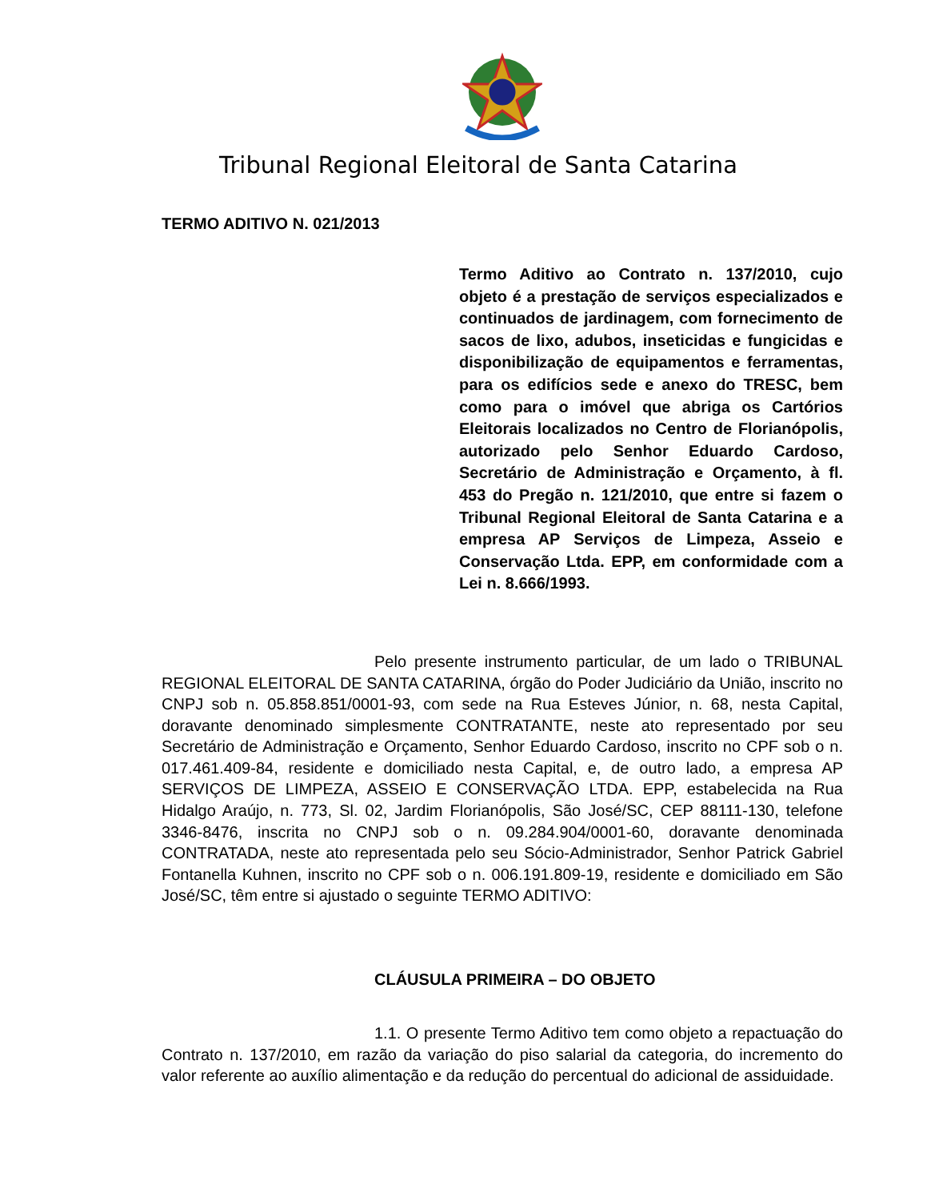Tribunal Regional Eleitoral de Santa Catarina
TERMO ADITIVO N. 021/2013
Termo Aditivo ao Contrato n. 137/2010, cujo objeto é a prestação de serviços especializados e continuados de jardinagem, com fornecimento de sacos de lixo, adubos, inseticidas e fungicidas e disponibilização de equipamentos e ferramentas, para os edifícios sede e anexo do TRESC, bem como para o imóvel que abriga os Cartórios Eleitorais localizados no Centro de Florianópolis, autorizado pelo Senhor Eduardo Cardoso, Secretário de Administração e Orçamento, à fl. 453 do Pregão n. 121/2010, que entre si fazem o Tribunal Regional Eleitoral de Santa Catarina e a empresa AP Serviços de Limpeza, Asseio e Conservação Ltda. EPP, em conformidade com a Lei n. 8.666/1993.
Pelo presente instrumento particular, de um lado o TRIBUNAL REGIONAL ELEITORAL DE SANTA CATARINA, órgão do Poder Judiciário da União, inscrito no CNPJ sob n. 05.858.851/0001-93, com sede na Rua Esteves Júnior, n. 68, nesta Capital, doravante denominado simplesmente CONTRATANTE, neste ato representado por seu Secretário de Administração e Orçamento, Senhor Eduardo Cardoso, inscrito no CPF sob o n. 017.461.409-84, residente e domiciliado nesta Capital, e, de outro lado, a empresa AP SERVIÇOS DE LIMPEZA, ASSEIO E CONSERVAÇÃO LTDA. EPP, estabelecida na Rua Hidalgo Araújo, n. 773, Sl. 02, Jardim Florianópolis, São José/SC, CEP 88111-130, telefone 3346-8476, inscrita no CNPJ sob o n. 09.284.904/0001-60, doravante denominada CONTRATADA, neste ato representada pelo seu Sócio-Administrador, Senhor Patrick Gabriel Fontanella Kuhnen, inscrito no CPF sob o n. 006.191.809-19, residente e domiciliado em São José/SC, têm entre si ajustado o seguinte TERMO ADITIVO:
CLÁUSULA PRIMEIRA – DO OBJETO
1.1. O presente Termo Aditivo tem como objeto a repactuação do Contrato n. 137/2010, em razão da variação do piso salarial da categoria, do incremento do valor referente ao auxílio alimentação e da redução do percentual do adicional de assiduidade.